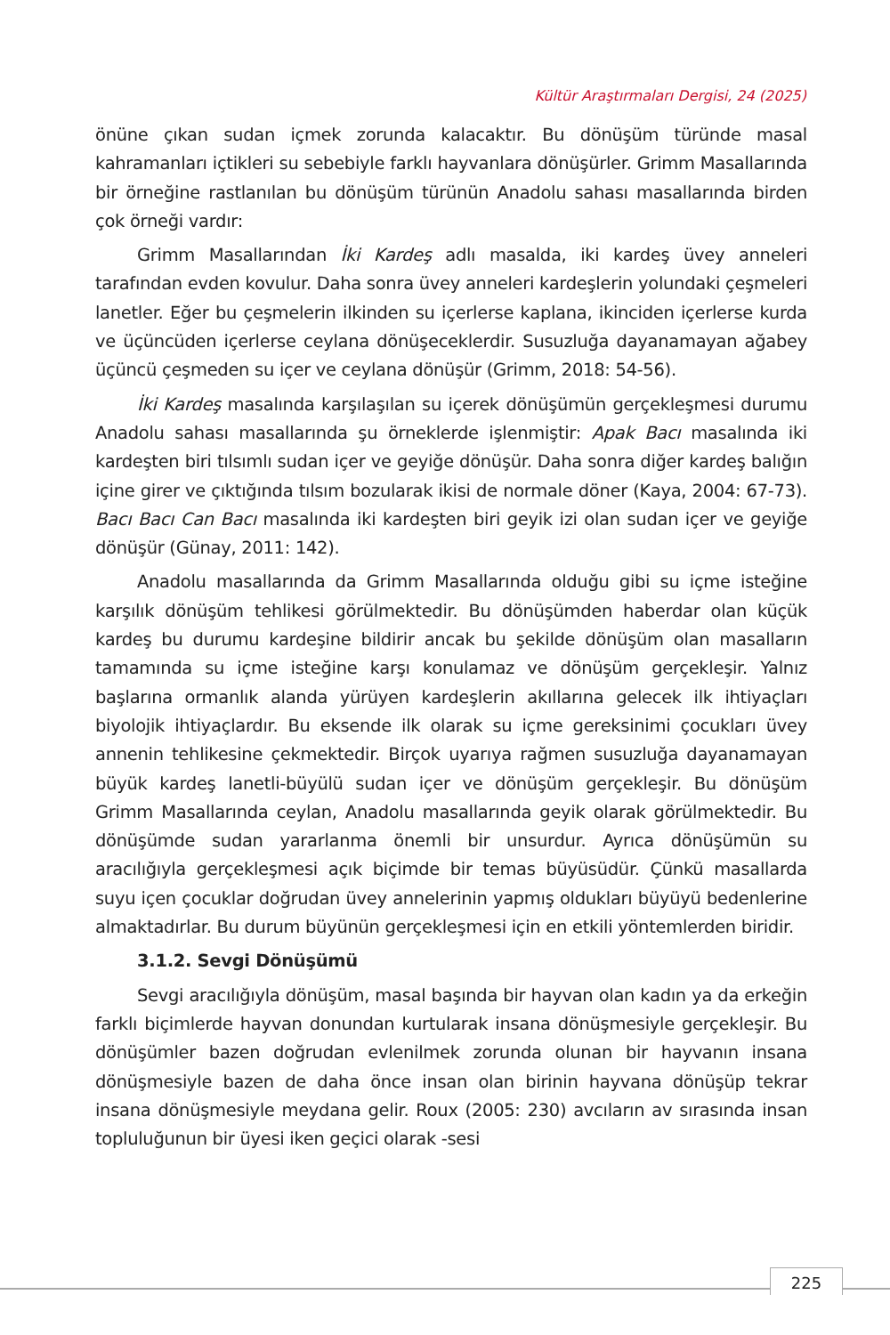Kültür Araştırmaları Dergisi, 24 (2025)
önüne çıkan sudan içmek zorunda kalacaktır. Bu dönüşüm türünde masal kahramanları içtikleri su sebebiyle farklı hayvanlara dönüşürler. Grimm Masallarında bir örneğine rastlanılan bu dönüşüm türünün Anadolu sahası masallarında birden çok örneği vardır:
Grimm Masallarından İki Kardeş adlı masalda, iki kardeş üvey anneleri tarafından evden kovulur. Daha sonra üvey anneleri kardeşlerin yolundaki çeşmeleri lanetler. Eğer bu çeşmelerin ilkinden su içerlerse kaplana, ikinciden içerlerse kurda ve üçüncüden içerlerse ceylana dönüşeceklerdir. Susuzluğa dayanamayan ağabey üçüncü çeşmeden su içer ve ceylana dönüşür (Grimm, 2018: 54-56).
İki Kardeş masalında karşılaşılan su içerek dönüşümün gerçekleşmesi durumu Anadolu sahası masallarında şu örneklerde işlenmiştir: Apak Bacı masalında iki kardeşten biri tılsımlı sudan içer ve geyiğe dönüşür. Daha sonra diğer kardeş balığın içine girer ve çıktığında tılsım bozularak ikisi de normale döner (Kaya, 2004: 67-73). Bacı Bacı Can Bacı masalında iki kardeşten biri geyik izi olan sudan içer ve geyiğe dönüşür (Günay, 2011: 142).
Anadolu masallarında da Grimm Masallarında olduğu gibi su içme isteğine karşılık dönüşüm tehlikesi görülmektedir. Bu dönüşümden haberdar olan küçük kardeş bu durumu kardeşine bildirir ancak bu şekilde dönüşüm olan masalların tamamında su içme isteğine karşı konulamaz ve dönüşüm gerçekleşir. Yalnız başlarına ormanlık alanda yürüyen kardeşlerin akıllarına gelecek ilk ihtiyaçları biyolojik ihtiyaçlardır. Bu eksende ilk olarak su içme gereksinimi çocukları üvey annenin tehlikesine çekmektedir. Birçok uyarıya rağmen susuzluğa dayanamayan büyük kardeş lanetli-büyülü sudan içer ve dönüşüm gerçekleşir. Bu dönüşüm Grimm Masallarında ceylan, Anadolu masallarında geyik olarak görülmektedir. Bu dönüşümde sudan yararlanma önemli bir unsurdur. Ayrıca dönüşümün su aracılığıyla gerçekleşmesi açık biçimde bir temas büyüsüdür. Çünkü masallarda suyu içen çocuklar doğrudan üvey annelerinin yapmış oldukları büyüyü bedenlerine almaktadırlar. Bu durum büyünün gerçekleşmesi için en etkili yöntemlerden biridir.
3.1.2. Sevgi Dönüşümü
Sevgi aracılığıyla dönüşüm, masal başında bir hayvan olan kadın ya da erkeğin farklı biçimlerde hayvan donundan kurtularak insana dönüşmesiyle gerçekleşir. Bu dönüşümler bazen doğrudan evlenilmek zorunda olunan bir hayvanın insana dönüşmesiyle bazen de daha önce insan olan birinin hayvana dönüşüp tekrar insana dönüşmesiyle meydana gelir. Roux (2005: 230) avcıların av sırasında insan topluluğunun bir üyesi iken geçici olarak -sesi
225